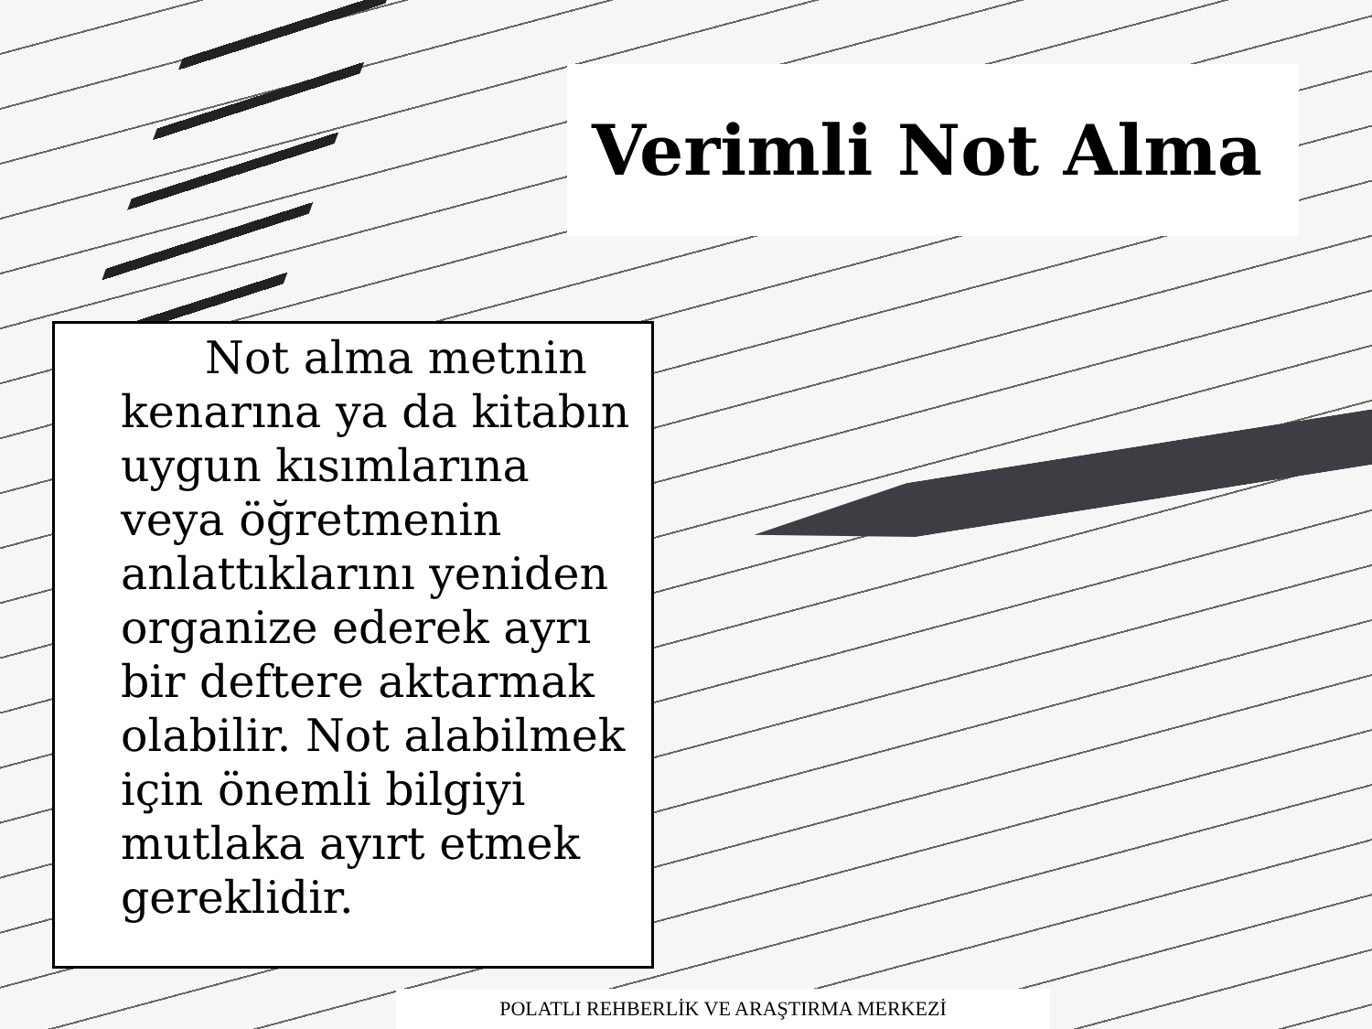Verimli Not Alma
Not alma metnin kenarına ya da kitabın uygun kısımlarına veya öğretmenin anlattıklarını yeniden organize ederek ayrı bir deftere aktarmak olabilir. Not alabilmek için önemli bilgiyi mutlaka ayırt etmek gereklidir.
POLATLI REHBERLİK VE ARAŞTIRMA MERKEZİ